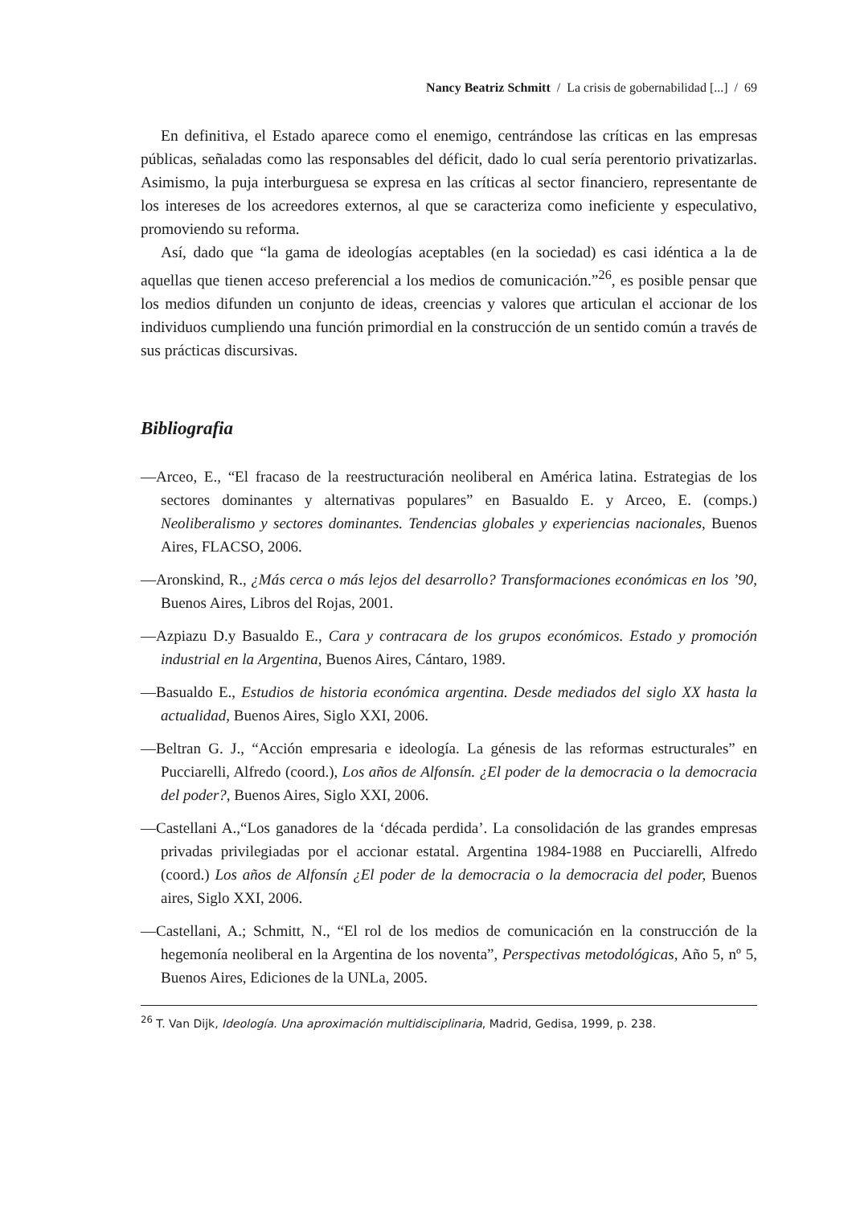Nancy Beatriz Schmitt / La crisis de gobernabilidad [...] / 69
En definitiva, el Estado aparece como el enemigo, centrándose las críticas en las empresas públicas, señaladas como las responsables del déficit, dado lo cual sería perentorio privatizarlas. Asimismo, la puja interburguesa se expresa en las críticas al sector financiero, representante de los intereses de los acreedores externos, al que se caracteriza como ineficiente y especulativo, promoviendo su reforma.
Así, dado que “la gama de ideologías aceptables (en la sociedad) es casi idéntica a la de aquellas que tienen acceso preferencial a los medios de comunicación.”<sup>26</sup>, es posible pensar que los medios difunden un conjunto de ideas, creencias y valores que articulan el accionar de los individuos cumpliendo una función primordial en la construcción de un sentido común a través de sus prácticas discursivas.
Bibliografia
—Arceo, E., “El fracaso de la reestructuración neoliberal en América latina. Estrategias de los sectores dominantes y alternativas populares” en Basualdo E. y Arceo, E. (comps.) Neoliberalismo y sectores dominantes. Tendencias globales y experiencias nacionales, Buenos Aires, FLACSO, 2006.
—Aronskind, R., ¿Más cerca o más lejos del desarrollo? Transformaciones económicas en los ’90, Buenos Aires, Libros del Rojas, 2001.
—Azpiazu D.y Basualdo E., Cara y contracara de los grupos económicos. Estado y promoción industrial en la Argentina, Buenos Aires, Cántaro, 1989.
—Basualdo E., Estudios de historia económica argentina. Desde mediados del siglo XX hasta la actualidad, Buenos Aires, Siglo XXI, 2006.
—Beltran G. J., “Acción empresaria e ideología. La génesis de las reformas estructurales” en Pucciarelli, Alfredo (coord.), Los años de Alfonsín. ¿El poder de la democracia o la democracia del poder?, Buenos Aires, Siglo XXI, 2006.
—Castellani A.,“Los ganadores de la ‘década perdida’. La consolidación de las grandes empresas privadas privilegiadas por el accionar estatal. Argentina 1984-1988 en Pucciarelli, Alfredo (coord.) Los años de Alfonsín ¿El poder de la democracia o la democracia del poder, Buenos aires, Siglo XXI, 2006.
—Castellani, A.; Schmitt, N., “El rol de los medios de comunicación en la construcción de la hegemonía neoliberal en la Argentina de los noventa”, Perspectivas metodológicas, Año 5, nº 5, Buenos Aires, Ediciones de la UNLa, 2005.
<sup>26</sup> T. Van Dijk, Ideología. Una aproximación multidisciplinaria, Madrid, Gedisa, 1999, p. 238.